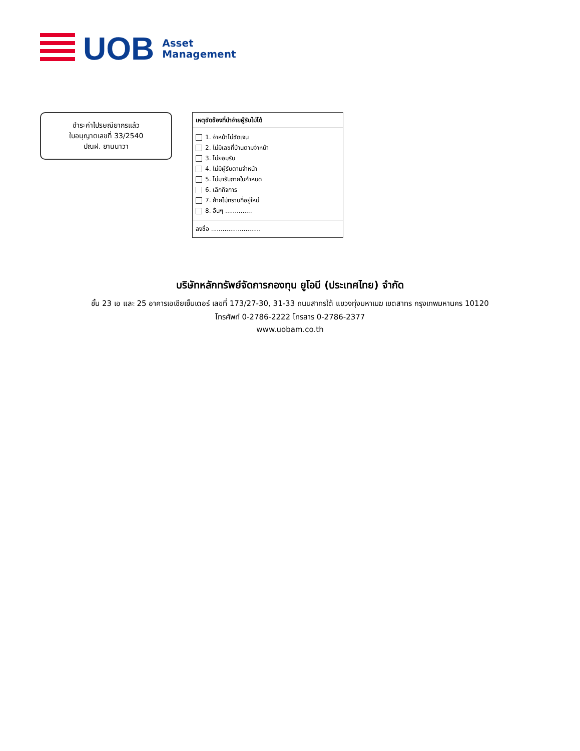UOB
Asset
Management
ชำระค่าไปรษณียากรแล้ว
ใบอนุญาตเลขที่ 33/2540
ปณฝ. ยานนาวา
เหตุขัดข้องที่นำจ่ายผู้รับไม่ได้
1. จ่าหน้าไม่ชัดเจน
2. ไม่มีเลขที่บ้านตามจ่าหน้า
3. ไม่ยอมรับ
4. ไม่มีผู้รับตามจ่าหน้า
5. ไม่มารับภายในกำหนด
6. เลิกกิจการ
7. ย้ายไม่ทราบที่อยู่ใหม่
8. อื่นๆ ..............
ลงชื่อ ..........................
บริษัทหลักทรัพย์จัดการกองทุน ยูโอบี (ประเทศไทย) จำกัด
ชั้น 23 เอ และ 25 อาคารเอเชียเซ็นเตอร์ เลขที่ 173/27-30, 31-33 ถนนสาทรใต้ แขวงทุ่งมหาเมฆ เขตสาทร กรุงเทพมหานคร 10120
โทรศัพท์ 0-2786-2222 โทรสาร 0-2786-2377
www.uobam.co.th